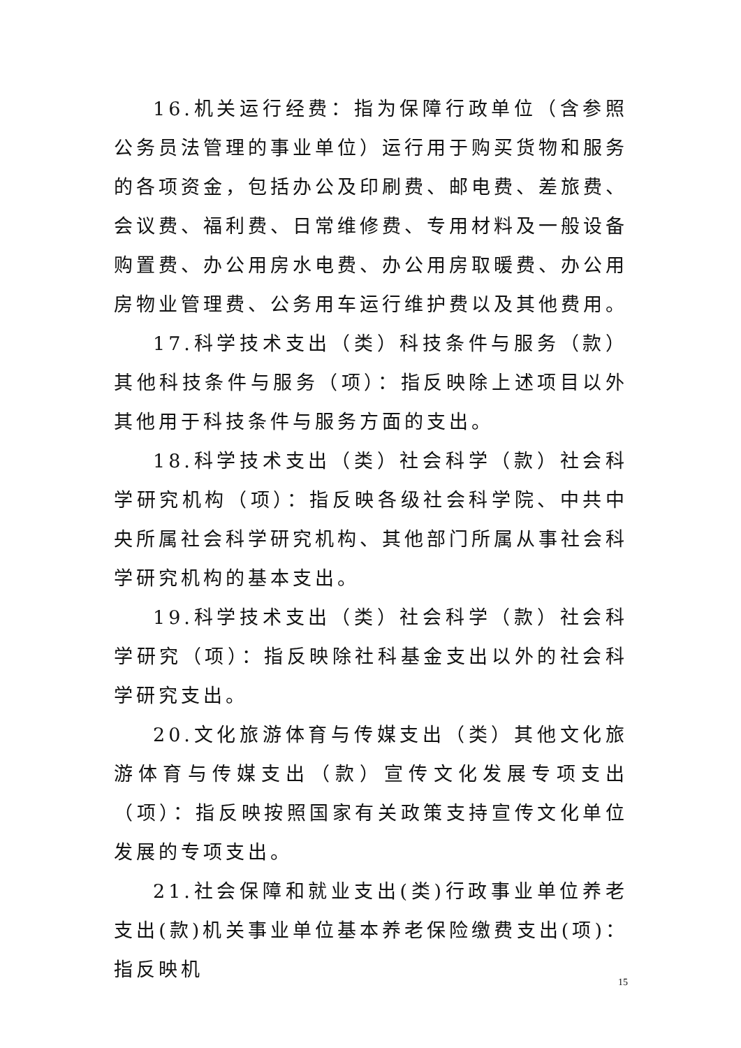16.机关运行经费：指为保障行政单位（含参照公务员法管理的事业单位）运行用于购买货物和服务的各项资金，包括办公及印刷费、邮电费、差旅费、会议费、福利费、日常维修费、专用材料及一般设备购置费、办公用房水电费、办公用房取暖费、办公用房物业管理费、公务用车运行维护费以及其他费用。
17.科学技术支出（类）科技条件与服务（款）其他科技条件与服务（项）：指反映除上述项目以外其他用于科技条件与服务方面的支出。
18.科学技术支出（类）社会科学（款）社会科学研究机构（项）：指反映各级社会科学院、中共中央所属社会科学研究机构、其他部门所属从事社会科学研究机构的基本支出。
19.科学技术支出（类）社会科学（款）社会科学研究（项）：指反映除社科基金支出以外的社会科学研究支出。
20.文化旅游体育与传媒支出（类）其他文化旅游体育与传媒支出（款）宣传文化发展专项支出（项）：指反映按照国家有关政策支持宣传文化单位发展的专项支出。
21.社会保障和就业支出(类)行政事业单位养老支出(款)机关事业单位基本养老保险缴费支出(项)：指反映机
15